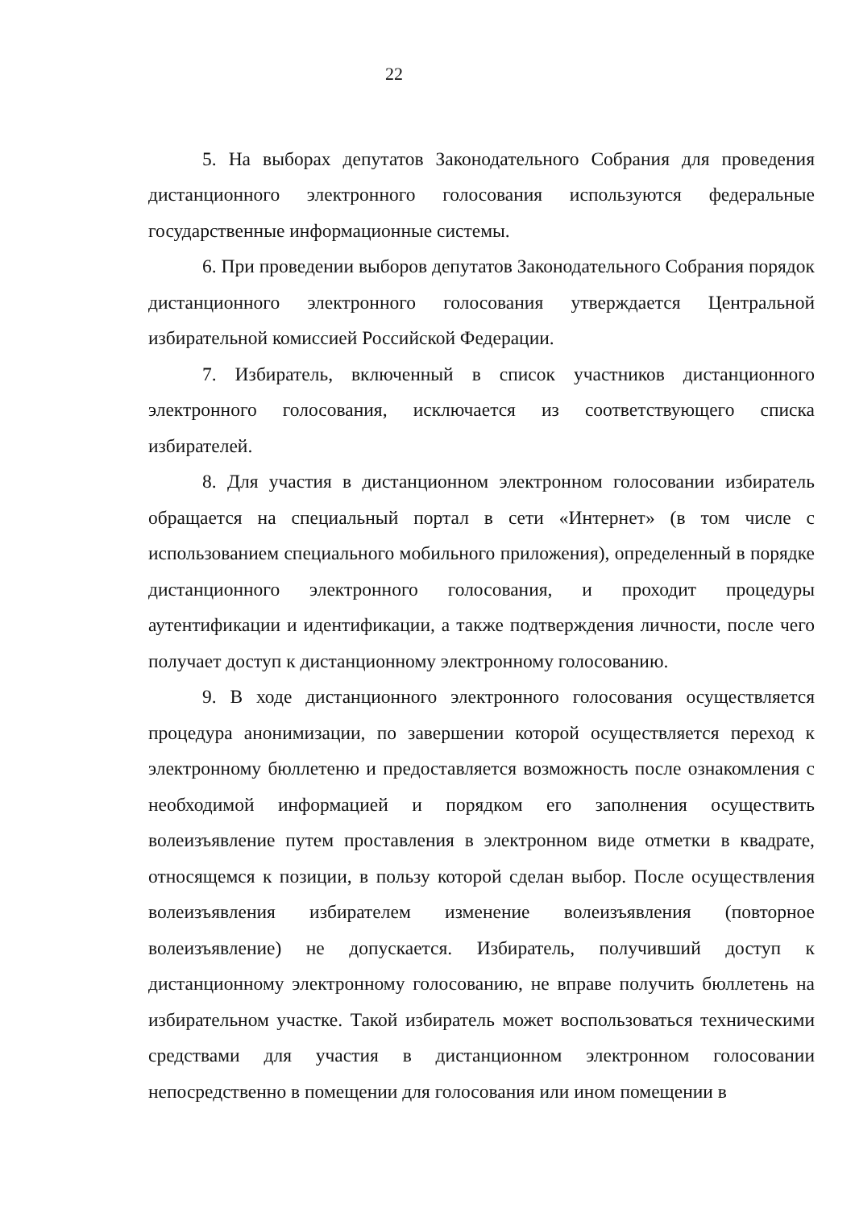22
5. На выборах депутатов Законодательного Собрания для проведения дистанционного электронного голосования используются федеральные государственные информационные системы.
6. При проведении выборов депутатов Законодательного Собрания порядок дистанционного электронного голосования утверждается Центральной избирательной комиссией Российской Федерации.
7. Избиратель, включенный в список участников дистанционного электронного голосования, исключается из соответствующего списка избирателей.
8. Для участия в дистанционном электронном голосовании избиратель обращается на специальный портал в сети «Интернет» (в том числе с использованием специального мобильного приложения), определенный в порядке дистанционного электронного голосования, и проходит процедуры аутентификации и идентификации, а также подтверждения личности, после чего получает доступ к дистанционному электронному голосованию.
9. В ходе дистанционного электронного голосования осуществляется процедура анонимизации, по завершении которой осуществляется переход к электронному бюллетеню и предоставляется возможность после ознакомления с необходимой информацией и порядком его заполнения осуществить волеизъявление путем проставления в электронном виде отметки в квадрате, относящемся к позиции, в пользу которой сделан выбор. После осуществления волеизъявления избирателем изменение волеизъявления (повторное волеизъявление) не допускается. Избиратель, получивший доступ к дистанционному электронному голосованию, не вправе получить бюллетень на избирательном участке. Такой избиратель может воспользоваться техническими средствами для участия в дистанционном электронном голосовании непосредственно в помещении для голосования или ином помещении в